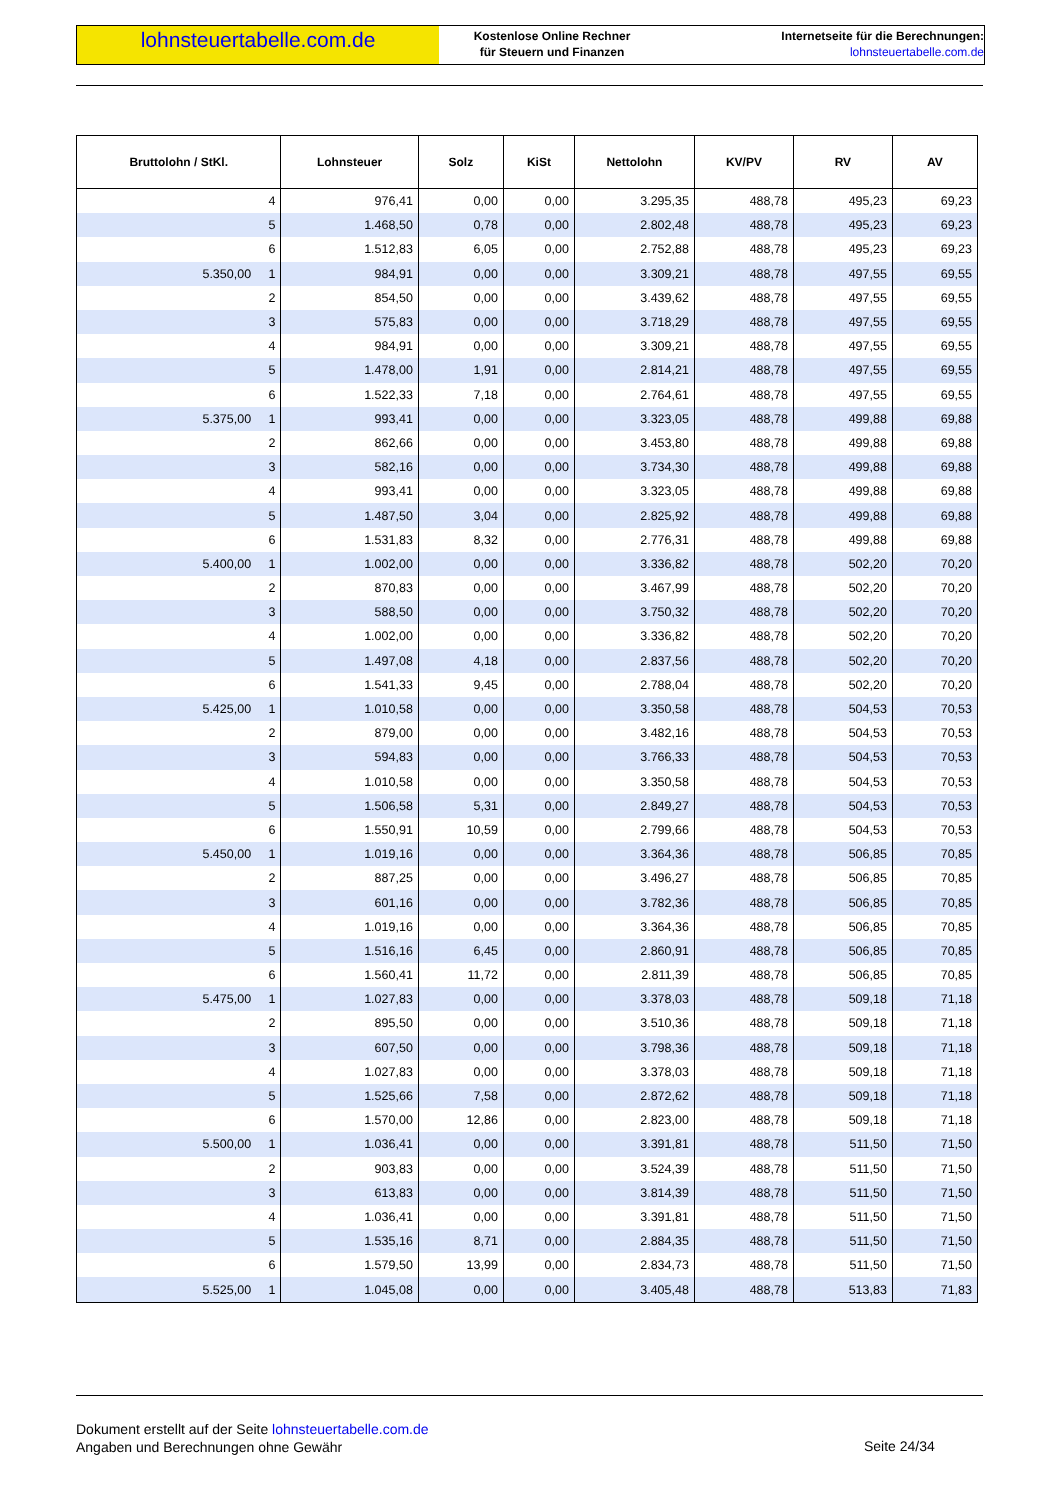lohnsteuertabelle.com.de
Kostenlose Online Rechner
für Steuern und Finanzen
Internetseite für die Berechnungen:
lohnsteuertabelle.com.de
| Bruttolohn / StKl. | Lohnsteuer | Solz | KiSt | Nettolohn | KV/PV | RV | AV |
| --- | --- | --- | --- | --- | --- | --- | --- |
| 4 | 976,41 | 0,00 | 0,00 | 3.295,35 | 488,78 | 495,23 | 69,23 |
| 5 | 1.468,50 | 0,78 | 0,00 | 2.802,48 | 488,78 | 495,23 | 69,23 |
| 6 | 1.512,83 | 6,05 | 0,00 | 2.752,88 | 488,78 | 495,23 | 69,23 |
| 5.350,00 1 | 984,91 | 0,00 | 0,00 | 3.309,21 | 488,78 | 497,55 | 69,55 |
| 2 | 854,50 | 0,00 | 0,00 | 3.439,62 | 488,78 | 497,55 | 69,55 |
| 3 | 575,83 | 0,00 | 0,00 | 3.718,29 | 488,78 | 497,55 | 69,55 |
| 4 | 984,91 | 0,00 | 0,00 | 3.309,21 | 488,78 | 497,55 | 69,55 |
| 5 | 1.478,00 | 1,91 | 0,00 | 2.814,21 | 488,78 | 497,55 | 69,55 |
| 6 | 1.522,33 | 7,18 | 0,00 | 2.764,61 | 488,78 | 497,55 | 69,55 |
| 5.375,00 1 | 993,41 | 0,00 | 0,00 | 3.323,05 | 488,78 | 499,88 | 69,88 |
| 2 | 862,66 | 0,00 | 0,00 | 3.453,80 | 488,78 | 499,88 | 69,88 |
| 3 | 582,16 | 0,00 | 0,00 | 3.734,30 | 488,78 | 499,88 | 69,88 |
| 4 | 993,41 | 0,00 | 0,00 | 3.323,05 | 488,78 | 499,88 | 69,88 |
| 5 | 1.487,50 | 3,04 | 0,00 | 2.825,92 | 488,78 | 499,88 | 69,88 |
| 6 | 1.531,83 | 8,32 | 0,00 | 2.776,31 | 488,78 | 499,88 | 69,88 |
| 5.400,00 1 | 1.002,00 | 0,00 | 0,00 | 3.336,82 | 488,78 | 502,20 | 70,20 |
| 2 | 870,83 | 0,00 | 0,00 | 3.467,99 | 488,78 | 502,20 | 70,20 |
| 3 | 588,50 | 0,00 | 0,00 | 3.750,32 | 488,78 | 502,20 | 70,20 |
| 4 | 1.002,00 | 0,00 | 0,00 | 3.336,82 | 488,78 | 502,20 | 70,20 |
| 5 | 1.497,08 | 4,18 | 0,00 | 2.837,56 | 488,78 | 502,20 | 70,20 |
| 6 | 1.541,33 | 9,45 | 0,00 | 2.788,04 | 488,78 | 502,20 | 70,20 |
| 5.425,00 1 | 1.010,58 | 0,00 | 0,00 | 3.350,58 | 488,78 | 504,53 | 70,53 |
| 2 | 879,00 | 0,00 | 0,00 | 3.482,16 | 488,78 | 504,53 | 70,53 |
| 3 | 594,83 | 0,00 | 0,00 | 3.766,33 | 488,78 | 504,53 | 70,53 |
| 4 | 1.010,58 | 0,00 | 0,00 | 3.350,58 | 488,78 | 504,53 | 70,53 |
| 5 | 1.506,58 | 5,31 | 0,00 | 2.849,27 | 488,78 | 504,53 | 70,53 |
| 6 | 1.550,91 | 10,59 | 0,00 | 2.799,66 | 488,78 | 504,53 | 70,53 |
| 5.450,00 1 | 1.019,16 | 0,00 | 0,00 | 3.364,36 | 488,78 | 506,85 | 70,85 |
| 2 | 887,25 | 0,00 | 0,00 | 3.496,27 | 488,78 | 506,85 | 70,85 |
| 3 | 601,16 | 0,00 | 0,00 | 3.782,36 | 488,78 | 506,85 | 70,85 |
| 4 | 1.019,16 | 0,00 | 0,00 | 3.364,36 | 488,78 | 506,85 | 70,85 |
| 5 | 1.516,16 | 6,45 | 0,00 | 2.860,91 | 488,78 | 506,85 | 70,85 |
| 6 | 1.560,41 | 11,72 | 0,00 | 2.811,39 | 488,78 | 506,85 | 70,85 |
| 5.475,00 1 | 1.027,83 | 0,00 | 0,00 | 3.378,03 | 488,78 | 509,18 | 71,18 |
| 2 | 895,50 | 0,00 | 0,00 | 3.510,36 | 488,78 | 509,18 | 71,18 |
| 3 | 607,50 | 0,00 | 0,00 | 3.798,36 | 488,78 | 509,18 | 71,18 |
| 4 | 1.027,83 | 0,00 | 0,00 | 3.378,03 | 488,78 | 509,18 | 71,18 |
| 5 | 1.525,66 | 7,58 | 0,00 | 2.872,62 | 488,78 | 509,18 | 71,18 |
| 6 | 1.570,00 | 12,86 | 0,00 | 2.823,00 | 488,78 | 509,18 | 71,18 |
| 5.500,00 1 | 1.036,41 | 0,00 | 0,00 | 3.391,81 | 488,78 | 511,50 | 71,50 |
| 2 | 903,83 | 0,00 | 0,00 | 3.524,39 | 488,78 | 511,50 | 71,50 |
| 3 | 613,83 | 0,00 | 0,00 | 3.814,39 | 488,78 | 511,50 | 71,50 |
| 4 | 1.036,41 | 0,00 | 0,00 | 3.391,81 | 488,78 | 511,50 | 71,50 |
| 5 | 1.535,16 | 8,71 | 0,00 | 2.884,35 | 488,78 | 511,50 | 71,50 |
| 6 | 1.579,50 | 13,99 | 0,00 | 2.834,73 | 488,78 | 511,50 | 71,50 |
| 5.525,00 1 | 1.045,08 | 0,00 | 0,00 | 3.405,48 | 488,78 | 513,83 | 71,83 |
Dokument erstellt auf der Seite lohnsteuertabelle.com.de
Angaben und Berechnungen ohne Gewähr
Seite 24/34